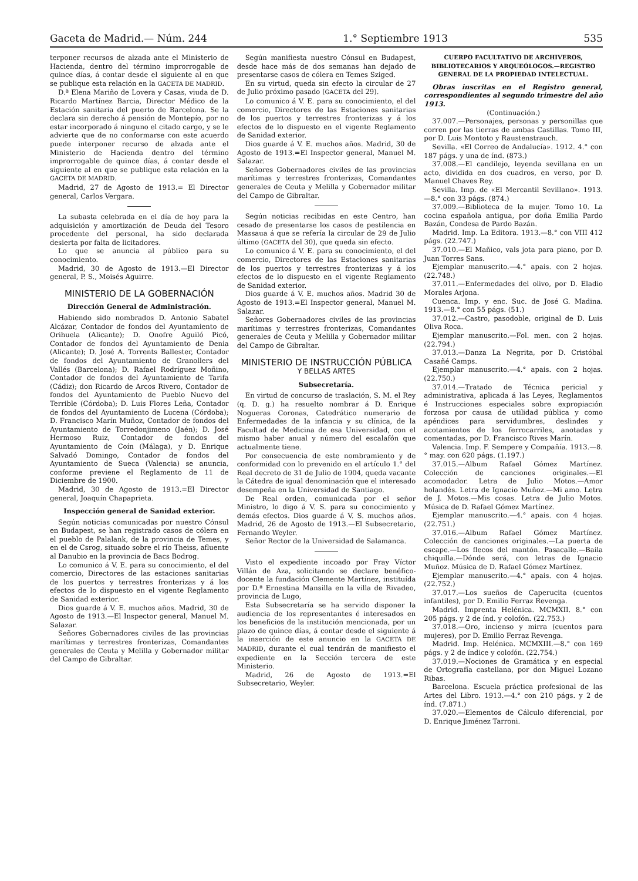Gaceta de Madrid.— Núm. 244 1.° Septiembre 1913 535
terponer recursos de alzada ante el Ministerio de Hacienda, dentro del término improrrogable de quince días, á contar desde el siguiente al en que se publique esta relación en la GACETA DE MADRID.
D.ª Elena Mariño de Lovera y Casas, viuda de D. Ricardo Martínez Barcia, Director Médico de la Estación sanitaria del puerto de Barcelona. Se la declara sin derecho á pensión de Montepío, por no estar incorporado á ninguno el citado cargo, y se le advierte que de no conformarse con este acuerdo puede interponer recurso de alzada ante el Ministerio de Hacienda dentro del término improrrogable de quince días, á contar desde el siguiente al en que se publique esta relación en la GACETA DE MADRID.
Madrid, 27 de Agosto de 1913.= El Director general, Carlos Vergara.
La subasta celebrada en el día de hoy para la adquisición y amortización de Deuda del Tesoro procedente del personal, ha sido declarada desierta por falta de licitadores.
Lo que se anuncia al público para su conocimiento.
Madrid, 30 de Agosto de 1913.—El Director general, P. S., Moisés Aguirre.
MINISTERIO DE LA GOBERNACIÓN
Dirección General de Administración.
Habiendo sido nombrados D. Antonio Sabatel Alcázar, Contador de fondos del Ayuntamiento de Orihuela (Alicante); D. Onofre Aguiló Picó, Contador de fondos del Ayuntamiento de Denia (Alicante); D. José A. Torrents Ballester, Contador de fondos del Ayuntamiento de Granollers del Vallés (Barcelona); D. Rafael Rodríguez Moñino, Contador de fondos del Ayuntamiento de Tarifa (Cádiz); don Ricardo de Arcos Rivero, Contador de fondos del Ayuntamiento de Pueblo Nuevo del Terrible (Córdoba); D. Luis Flores Leña, Contador de fondos del Ayuntamiento de Lucena (Córdoba); D. Francisco Marín Muñoz, Contador de fondos del Ayuntamiento de Torredonjimeno (Jaén); D. José Hermoso Ruiz, Contador de fondos del Ayuntamiento de Coín (Málaga), y D. Enrique Salvadó Domingo, Contador de fondos del Ayuntamiento de Sueca (Valencia) se anuncia, conforme previene el Reglamento de 11 de Diciembre de 1900.
Madrid, 30 de Agosto de 1913.=El Director general, Joaquín Chapaprieta.
Inspección general de Sanidad exterior.
Según noticias comunicadas por nuestro Cónsul en Budapest, se han registrado casos de cólera en el pueblo de Palalank, de la provincia de Temes, y en el de Csrog, situado sobre el río Theiss, afluente al Danubio en la provincia de Bacs Bodrog.
Lo comunico á V. E. para su conocimiento, el del comercio, Directores de las estaciones sanitarias de los puertos y terrestres fronterizas y á los efectos de lo dispuesto en el vigente Reglamento de Sanidad exterior.
Dios guarde á V. E. muchos años. Madrid, 30 de Agosto de 1913.—El Inspector general, Manuel M. Salazar.
Señores Gobernadores civiles de las provincias marítimas y terrestres fronterizas, Comandantes generales de Ceuta y Melilla y Gobernador militar del Campo de Gibraltar.
Según manifiesta nuestro Cónsul en Budapest, desde hace más de dos semanas han dejado de presentarse casos de cólera en Temes Sziged.
En su virtud, queda sin efecto la circular de 27 de Julio próximo pasado (GACETA del 29).
Lo comunico á V. E. para su conocimiento, el del comercio, Directores de las Estaciones sanitarias de los puertos y terrestres fronterizas y á los efectos de lo dispuesto en el vigente Reglamento de Sanidad exterior.
Dios guarde á V. E. muchos años. Madrid, 30 de Agosto de 1913.=El Inspector general, Manuel M. Salazar.
Señores Gobernadores civiles de las provincias marítimas y terrestres fronterizas, Comandantes generales de Ceuta y Melilla y Gobernador militar del Campo de Gibraltar.
Según noticias recibidas en este Centro, han cesado de presentarse los casos de pestilencia en Massaua á que se refería la circular de 29 de Julio último (GACETA del 30), que queda sin efecto.
Lo comunico á V. E. para su conocimiento, el del comercio, Directores de las Estaciones sanitarias de los puertos y terrestres fronterizas y á los efectos de lo dispuesto en el vigente Reglamento de Sanidad exterior.
Dios guarde á V. E. muchos años. Madrid 30 de Agosto de 1913.=El Inspector general, Manuel M. Salazar.
Señores Gobernadores civiles de las provincias marítimas y terrestres fronterizas, Comandantes generales de Ceuta y Melilla y Gobernador militar del Campo de Gibraltar.
MINISTERIO DE INSTRUCCIÓN PÚBLICA
Y BELLAS ARTES
Subsecretaría.
En virtud de concurso de traslación, S. M. el Rey (q. D. g.) ha resuelto nombrar á D. Enrique Nogueras Coronas, Catedrático numerario de Enfermedades de la infancia y su clínica, de la Facultad de Medicina de esa Universidad, con el mismo haber anual y número del escalafón que actualmente tiene.
Por consecuencia de este nombramiento y de conformidad con lo prevenido en el artículo 1.° del Real decreto de 31 de Julio de 1904, queda vacante la Cátedra de igual denominación que el interesado desempeña en la Universidad de Santiago.
De Real orden, comunicada por el señor Ministro, lo digo á V. S. para su conocimiento y demás efectos. Dios guarde á V. S. muchos años. Madrid, 26 de Agosto de 1913.—El Subsecretario, Fernando Weyler.
Señor Rector de la Universidad de Salamanca.
Visto el expediente incoado por Fray Víctor Villán de Aza, solicitando se declare benéfico-docente la fundación Clemente Martínez, instituída por D.ª Ernestina Mansilla en la villa de Rivadeo, provincia de Lugo,
Esta Subsecretaría se ha servido disponer la audiencia de los representantes é interesados en los beneficios de la institución mencionada, por un plazo de quince días, á contar desde el siguiente á la inserción de este anuncio en la GACETA DE MADRID, durante el cual tendrán de manifiesto el expediente en la Sección tercera de este Ministerio.
Madrid, 26 de Agosto de 1913.=El Subsecretario, Weyler.
CUERPO FACULTATIVO DE ARCHIVEROS, BIBLIOTECARIOS Y ARQUEÓLOGOS.—REGISTRO GENERAL DE LA PROPIEDAD INTELECTUAL.
Obras inscritas en el Registro general, correspondientes al segundo trimestre del año 1913.
(Continuación.)
37.007.—Personajes, personas y personillas que corren por las tierras de ambas Castillas. Tomo III, por D. Luis Montoto y Raustenstrauch.
Sevilla. «El Correo de Andalucía». 1912. 4.° con 187 págs. y una de índ. (873.)
37.008.—El candilejo, leyenda sevillana en un acto, dividida en dos cuadros, en verso, por D. Manuel Chaves Rey.
Sevilla. Imp. de «El Mercantil Sevillano». 1913.—8.° con 33 págs. (874.)
37.009.—Biblioteca de la mujer. Tomo 10. La cocina española antigua, por doña Emilia Pardo Bazán, Condesa de Pardo Bazán.
Madrid. Imp. La Editora. 1913.—8.° con VIII 412 págs. (22.747.)
37.010.—El Mañico, vals jota para piano, por D. Juan Torres Sans.
Ejemplar manuscrito.—4.° apais. con 2 hojas. (22.748.)
37.011.—Enfermedades del olivo, por D. Eladio Morales Arjona.
Cuenca. Imp. y enc. Suc. de José G. Madina. 1913.—8.° con 55 págs. (51.)
37.012.—Castro, pasodoble, original de D. Luis Oliva Roca.
Ejemplar manuscrito.—Fol. men. con 2 hojas. (22.794.)
37.013.—Danza La Negrita, por D. Cristóbal Casañé Camps.
Ejemplar manuscrito.—4.° apais. con 2 hojas. (22.750.)
37.014.—Tratado de Técnica pericial y administrativa, aplicada á las Leyes, Reglamentos é Instrucciones especiales sobre expropiación forzosa por causa de utilidad pública y como apéndices para servidumbres, deslindes y acotamientos de los ferrocarriles, anotadas y comentadas, por D. Francisco Rives Marín.
Valencia. Imp. F. Sempere y Compañía. 1913.—8.° may. con 620 págs. (1.197.)
37.015.—Album Rafael Gómez Martínez. Colección de canciones originales.—El acomodador. Letra de Julio Motos.—Amor holandés. Letra de Ignacio Muñoz.—Mi amo. Letra de J. Motos.—Mis cosas. Letra de Julio Motos. Música de D. Rafael Gómez Martínez.
Ejemplar manuscrito.—4.° apais. con 4 hojas. (22.751.)
37.016.—Album Rafael Gómez Martínez. Colección de canciones originales.—La puerta de escape.—Los flecos del mantón. Pasacalle.—Baila chiquilla.—Dónde será, con letras de Ignacio Muñoz. Música de D. Rafael Gómez Martínez.
Ejemplar manuscrito.—4.° apais. con 4 hojas. (22.752.)
37.017.—Los sueños de Caperucita (cuentos infantiles), por D. Emilio Ferraz Revenga.
Madrid. Imprenta Helénica. MCMXII. 8.° con 205 págs. y 2 de índ. y colofón. (22.753.)
37.018.—Oro, incienso y mirra (cuentos para mujeres), por D. Emilio Ferraz Revenga.
Madrid. Imp. Helénica. MCMXIII.—8.° con 169 págs. y 2 de índice y colofón. (22.754.)
37.019.—Nociones de Gramática y en especial de Ortografía castellana, por don Miguel Lozano Ribas.
Barcelona. Escuela práctica profesional de las Artes del Libro. 1913.—4.° con 210 págs. y 2 de índ. (7.871.)
37.020.—Elementos de Cálculo diferencial, por D. Enrique Jiménez Tarroni.